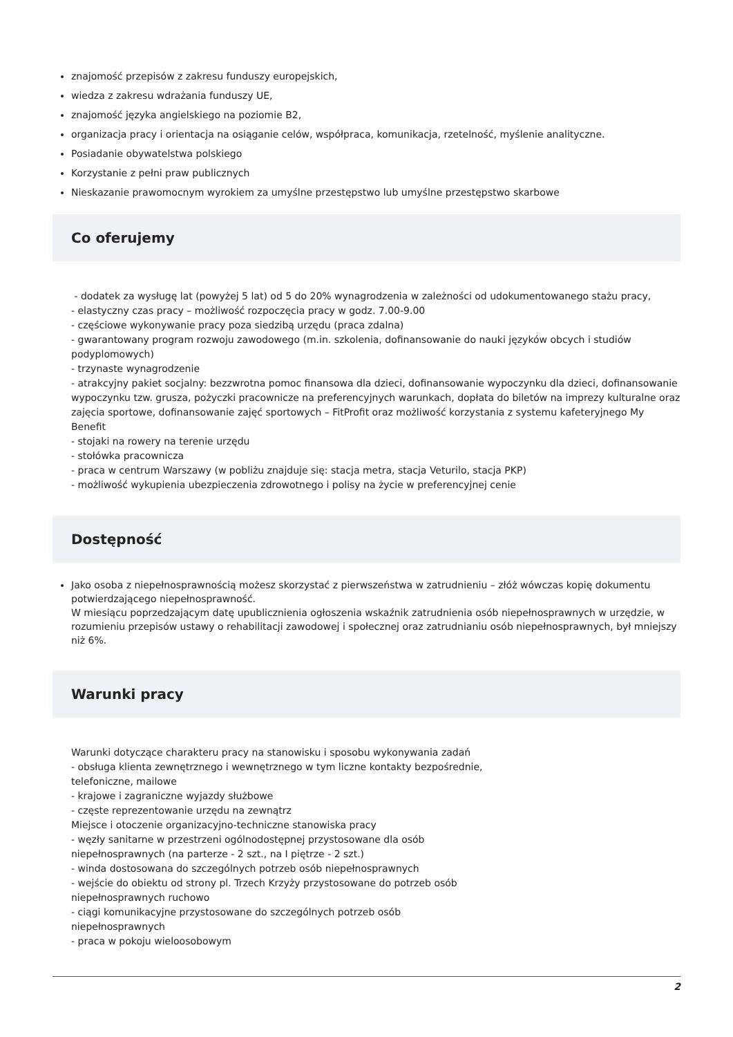znajomość przepisów z zakresu funduszy europejskich,
wiedza z zakresu wdrażania funduszy UE,
znajomość języka angielskiego na poziomie B2,
organizacja pracy i orientacja na osiąganie celów, współpraca, komunikacja, rzetelność, myślenie analityczne.
Posiadanie obywatelstwa polskiego
Korzystanie z pełni praw publicznych
Nieskazanie prawomocnym wyrokiem za umyślne przestępstwo lub umyślne przestępstwo skarbowe
Co oferujemy
- dodatek za wysługę lat (powyżej 5 lat) od 5 do 20% wynagrodzenia w zależności od udokumentowanego stażu pracy,
- elastyczny czas pracy – możliwość rozpoczęcia pracy w godz. 7.00-9.00
- częściowe wykonywanie pracy poza siedzibą urzędu (praca zdalna)
- gwarantowany program rozwoju zawodowego (m.in. szkolenia, dofinansowanie do nauki języków obcych i studiów podyplomowych)
- trzynaste wynagrodzenie
- atrakcyjny pakiet socjalny: bezzwrotna pomoc finansowa dla dzieci, dofinansowanie wypoczynku dla dzieci, dofinansowanie wypoczynku tzw. grusza, pożyczki pracownicze na preferencyjnych warunkach, dopłata do biletów na imprezy kulturalne oraz zajęcia sportowe, dofinansowanie zajęć sportowych – FitProfit oraz możliwość korzystania z systemu kafeteryjnego My Benefit
- stojaki na rowery na terenie urzędu
- stołówka pracownicza
- praca w centrum Warszawy (w pobliżu znajduje się: stacja metra, stacja Veturilo, stacja PKP)
- możliwość wykupienia ubezpieczenia zdrowotnego i polisy na życie w preferencyjnej cenie
Dostępność
Jako osoba z niepełnosprawnością możesz skorzystać z pierwszeństwa w zatrudnieniu – złóż wówczas kopię dokumentu potwierdzającego niepełnosprawność.
W miesiącu poprzedzającym datę upublicznienia ogłoszenia wskaźnik zatrudnienia osób niepełnosprawnych w urzędzie, w rozumieniu przepisów ustawy o rehabilitacji zawodowej i społecznej oraz zatrudnianiu osób niepełnosprawnych, był mniejszy niż 6%.
Warunki pracy
Warunki dotyczące charakteru pracy na stanowisku i sposobu wykonywania zadań
- obsługa klienta zewnętrznego i wewnętrznego w tym liczne kontakty bezpośrednie,
telefoniczne, mailowe
- krajowe i zagraniczne wyjazdy służbowe
- częste reprezentowanie urzędu na zewnątrz
Miejsce i otoczenie organizacyjno-techniczne stanowiska pracy
- węzły sanitarne w przestrzeni ogólnodostępnej przystosowane dla osób
niepełnosprawnych (na parterze - 2 szt., na I piętrze - 2 szt.)
- winda dostosowana do szczególnych potrzeb osób niepełnosprawnych
- wejście do obiektu od strony pl. Trzech Krzyży przystosowane do potrzeb osób
niepełnosprawnych ruchowo
- ciągi komunikacyjne przystosowane do szczególnych potrzeb osób
niepełnosprawnych
- praca w pokoju wieloosobowym
2